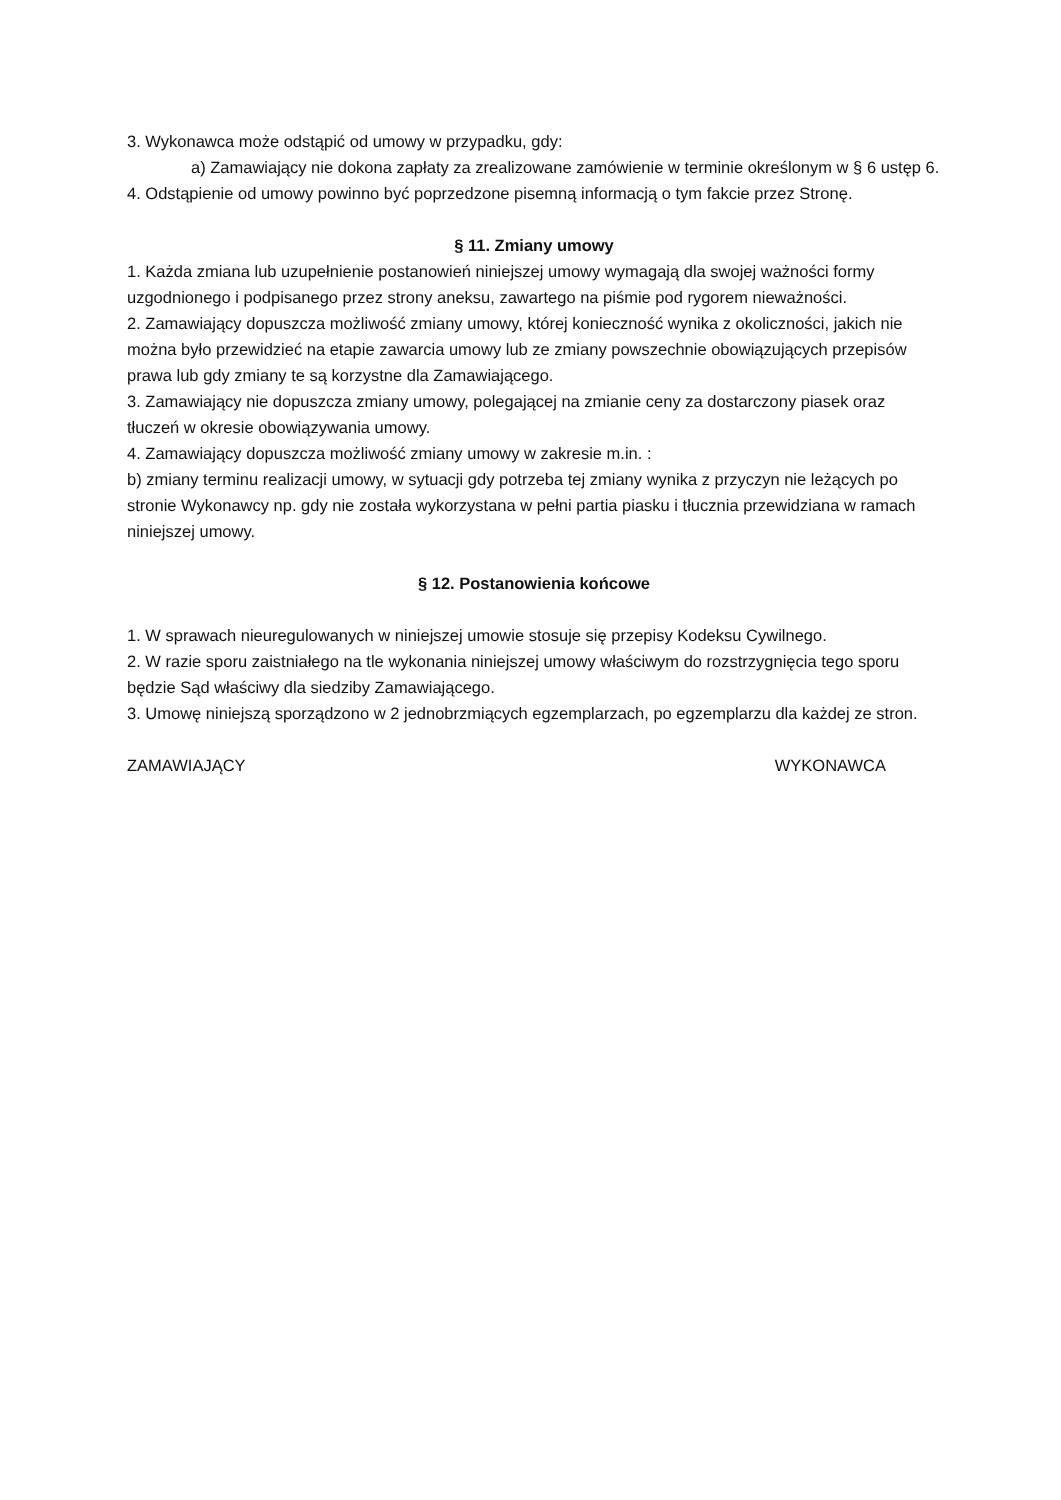3. Wykonawca może odstąpić od umowy w przypadku, gdy:
a) Zamawiający nie dokona zapłaty za zrealizowane zamówienie w terminie określonym w § 6 ustęp 6.
4. Odstąpienie od umowy powinno być poprzedzone pisemną informacją o tym fakcie przez Stronę.
§ 11. Zmiany umowy
1. Każda zmiana lub uzupełnienie postanowień niniejszej umowy wymagają dla swojej ważności formy uzgodnionego i podpisanego przez strony aneksu, zawartego na piśmie pod rygorem nieważności.
2. Zamawiający dopuszcza możliwość zmiany umowy, której konieczność wynika z okoliczności, jakich nie można było przewidzieć na etapie zawarcia umowy lub ze zmiany powszechnie obowiązujących przepisów prawa lub gdy zmiany te są korzystne dla Zamawiającego.
3. Zamawiający nie dopuszcza zmiany umowy, polegającej na zmianie ceny za dostarczony piasek oraz tłuczeń w okresie obowiązywania umowy.
4. Zamawiający dopuszcza możliwość zmiany umowy w zakresie m.in. :
b) zmiany terminu realizacji umowy, w sytuacji gdy potrzeba tej zmiany wynika z przyczyn nie leżących po stronie Wykonawcy np. gdy nie została wykorzystana w pełni partia piasku i tłucznia przewidziana w ramach niniejszej umowy.
§ 12. Postanowienia końcowe
1. W sprawach nieuregulowanych w niniejszej umowie stosuje się przepisy Kodeksu Cywilnego.
2. W razie sporu zaistniałego na tle wykonania niniejszej umowy właściwym do rozstrzygnięcia tego sporu będzie Sąd właściwy dla siedziby Zamawiającego.
3. Umowę niniejszą sporządzono w 2 jednobrzmiących egzemplarzach, po egzemplarzu dla każdej ze stron.
ZAMAWIAJĄCY WYKONAWCA